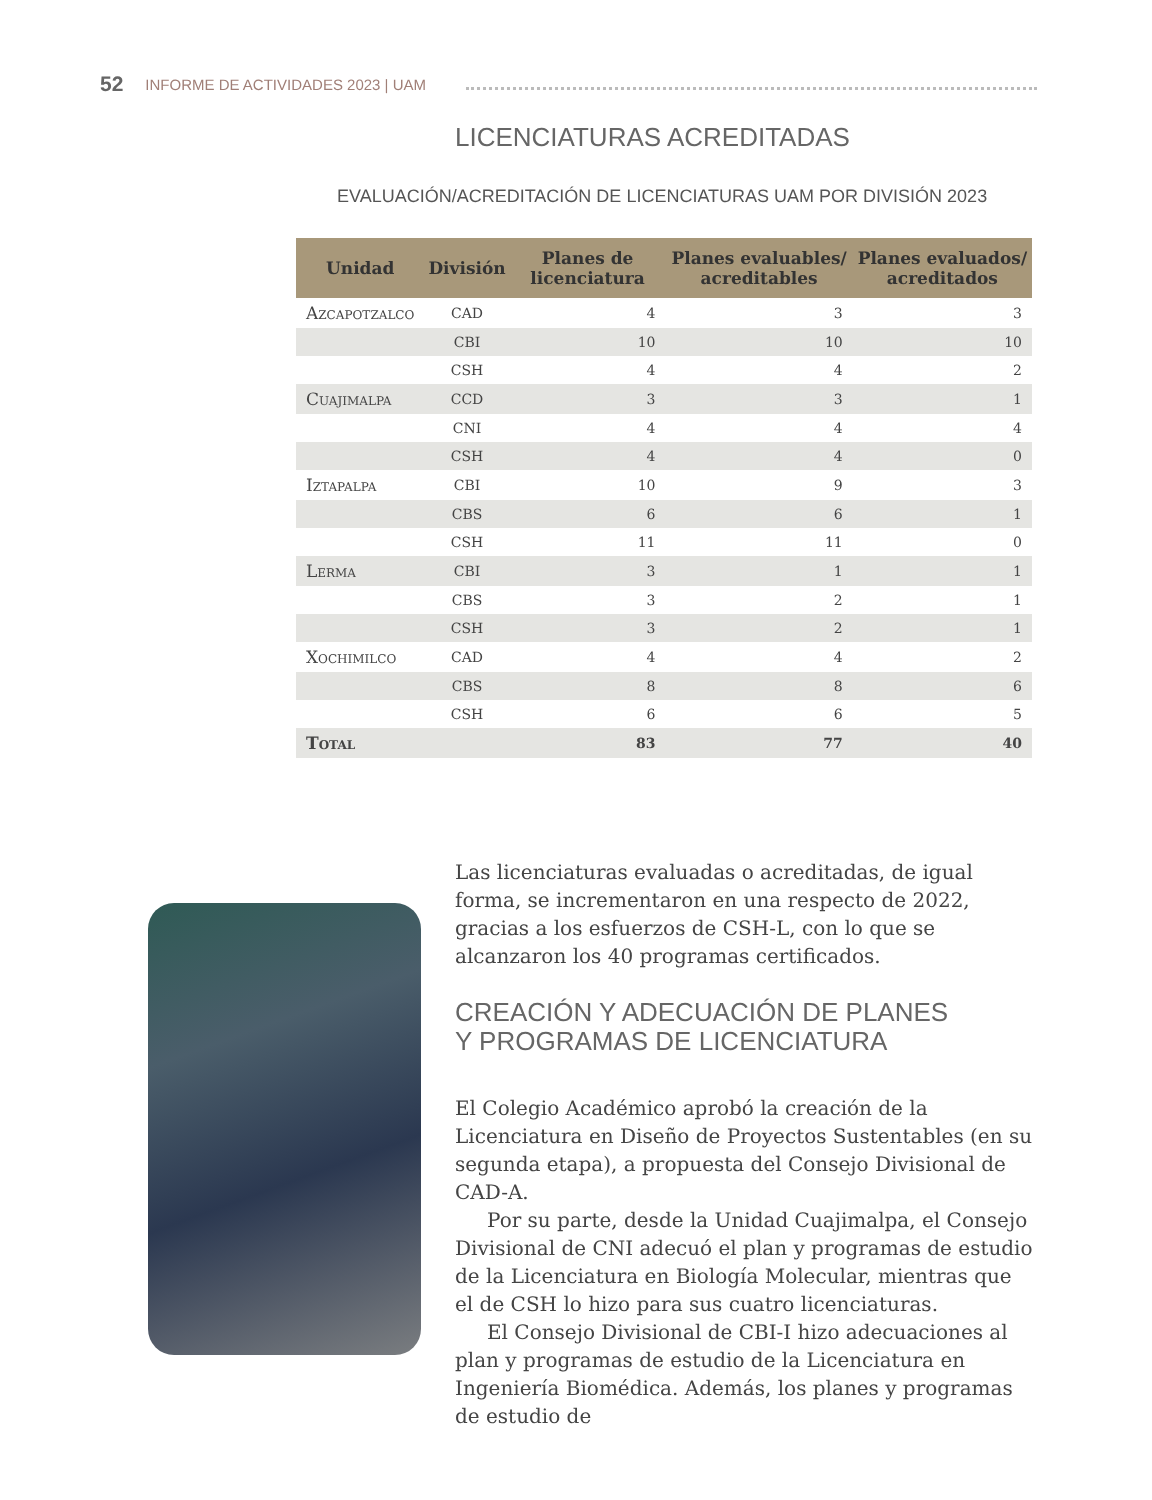52 INFORME DE ACTIVIDADES 2023 | UAM
LICENCIATURAS ACREDITADAS
EVALUACIÓN/ACREDITACIÓN DE LICENCIATURAS UAM POR DIVISIÓN 2023
| Unidad | División | Planes de licenciatura | Planes evaluables/ acreditables | Planes evaluados/ acreditados |
| --- | --- | --- | --- | --- |
| Azcapotzalco | CAD | 4 | 3 | 3 |
| | CBI | 10 | 10 | 10 |
| | CSH | 4 | 4 | 2 |
| Cuajimalpa | CCD | 3 | 3 | 1 |
| | CNI | 4 | 4 | 4 |
| | CSH | 4 | 4 | 0 |
| Iztapalpa | CBI | 10 | 9 | 3 |
| | CBS | 6 | 6 | 1 |
| | CSH | 11 | 11 | 0 |
| Lerma | CBI | 3 | 1 | 1 |
| | CBS | 3 | 2 | 1 |
| | CSH | 3 | 2 | 1 |
| Xochimilco | CAD | 4 | 4 | 2 |
| | CBS | 8 | 8 | 6 |
| | CSH | 6 | 6 | 5 |
| Total | | 83 | 77 | 40 |
Las licenciaturas evaluadas o acreditadas, de igual forma, se incrementaron en una respecto de 2022, gracias a los esfuerzos de CSH-L, con lo que se alcanzaron los 40 programas certificados.
CREACIÓN Y ADECUACIÓN DE PLANES
Y PROGRAMAS DE LICENCIATURA
El Colegio Académico aprobó la creación de la Licenciatura en Diseño de Proyectos Sustentables (en su segunda etapa), a propuesta del Consejo Divisional de CAD-A.
Por su parte, desde la Unidad Cuajimalpa, el Consejo Divisional de CNI adecuó el plan y programas de estudio de la Licenciatura en Biología Molecular, mientras que el de CSH lo hizo para sus cuatro licenciaturas.
El Consejo Divisional de CBI-I hizo adecuaciones al plan y programas de estudio de la Licenciatura en Ingeniería Biomédica. Además, los planes y programas de estudio de